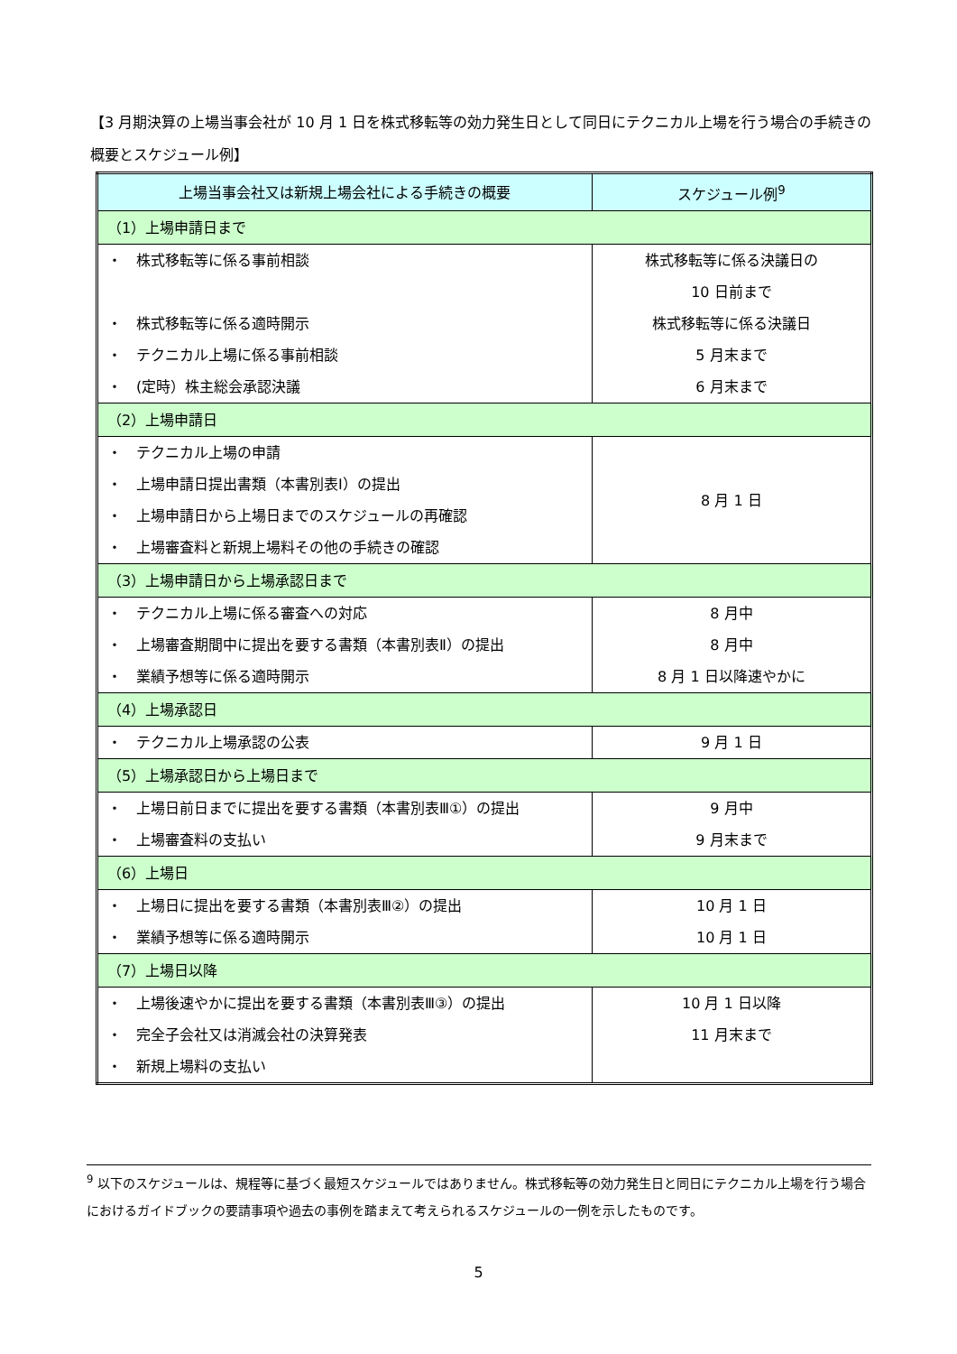【3 月期決算の上場当事会社が 10 月 1 日を株式移転等の効力発生日として同日にテクニカル上場を行う場合の手続きの概要とスケジュール例】
| 上場当事会社又は新規上場会社による手続きの概要 | スケジュール例<sup>9</sup> |
| --- | --- |
| （1）上場申請日まで | |
| ・ 株式移転等に係る事前相談 ・ 株式移転等に係る適時開示 ・ テクニカル上場に係る事前相談 ・ (定時）株主総会承認決議 | 株式移転等に係る決議日の 10 日前まで 株式移転等に係る決議日 5 月末まで 6 月末まで |
| （2）上場申請日 | |
| ・ テクニカル上場の申請 ・ 上場申請日提出書類（本書別表Ⅰ）の提出 ・ 上場申請日から上場日までのスケジュールの再確認 ・ 上場審査料と新規上場料その他の手続きの確認 | 8 月 1 日 |
| （3）上場申請日から上場承認日まで | |
| ・ テクニカル上場に係る審査への対応 ・ 上場審査期間中に提出を要する書類（本書別表Ⅱ）の提出 ・ 業績予想等に係る適時開示 | 8 月中 8 月中 8 月 1 日以降速やかに |
| （4）上場承認日 | |
| ・ テクニカル上場承認の公表 | 9 月 1 日 |
| （5）上場承認日から上場日まで | |
| ・ 上場日前日までに提出を要する書類（本書別表Ⅲ①）の提出 ・ 上場審査料の支払い | 9 月中 9 月末まで |
| （6）上場日 | |
| ・ 上場日に提出を要する書類（本書別表Ⅲ②）の提出 ・ 業績予想等に係る適時開示 | 10 月 1 日 10 月 1 日 |
| （7）上場日以降 | |
| ・ 上場後速やかに提出を要する書類（本書別表Ⅲ③）の提出 ・ 完全子会社又は消滅会社の決算発表 ・ 新規上場料の支払い | 10 月 1 日以降 11 月末まで |
<sup>9</sup> 以下のスケジュールは、規程等に基づく最短スケジュールではありません。株式移転等の効力発生日と同日にテクニカル上場を行う場合におけるガイドブックの要請事項や過去の事例を踏まえて考えられるスケジュールの一例を示したものです。
5